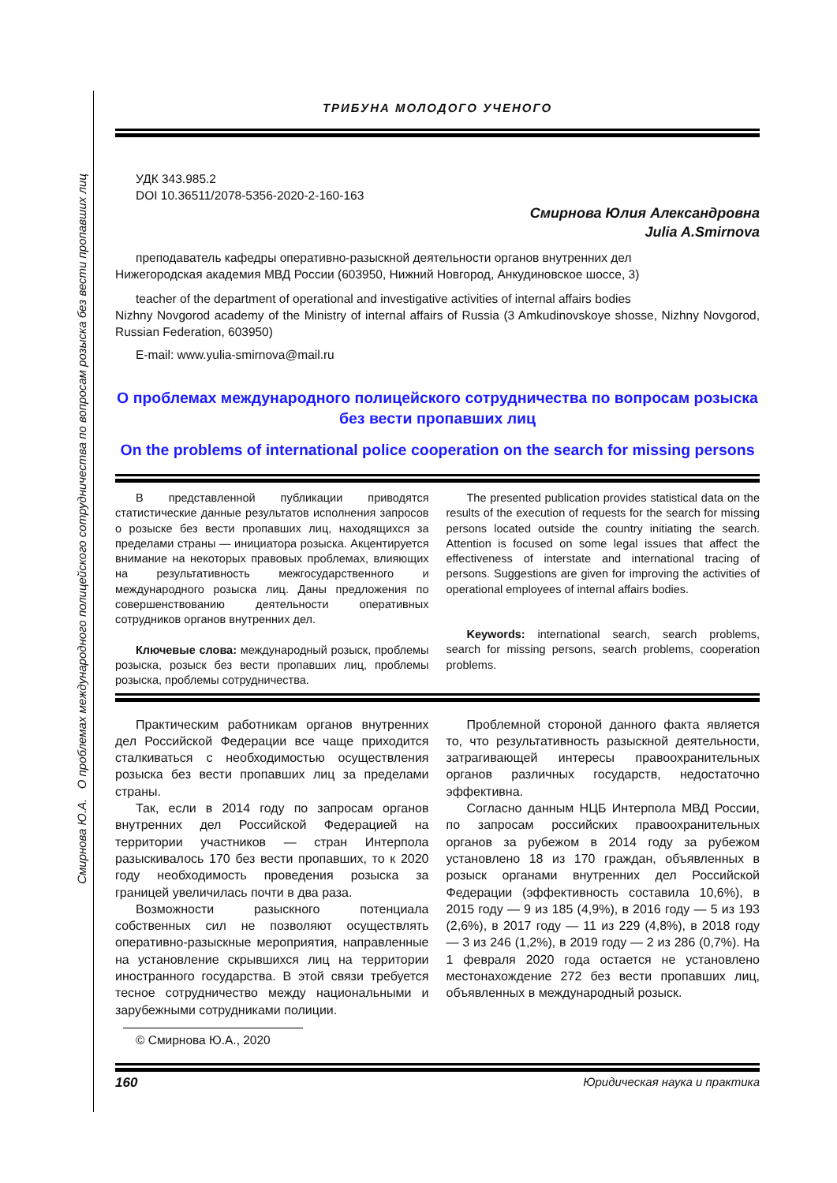Смирнова Ю.А. О проблемах международного полицейского сотрудничества по вопросам розыска без вести пропавших лиц
ТРИБУНА МОЛОДОГО УЧЕНОГО
УДК 343.985.2
DOI 10.36511/2078-5356-2020-2-160-163
Смирнова Юлия Александровна
Julia A.Smirnova
преподаватель кафедры оперативно-разыскной деятельности органов внутренних дел
Нижегородская академия МВД России (603950, Нижний Новгород, Анкудиновское шоссе, 3)
teacher of the department of operational and investigative activities of internal affairs bodies
Nizhny Novgorod academy of the Ministry of internal affairs of Russia (3 Amkudinovskoye shosse, Nizhny Novgorod, Russian Federation, 603950)
E-mail: www.yulia-smirnova@mail.ru
О проблемах международного полицейского сотрудничества по вопросам розыска без вести пропавших лиц
On the problems of international police cooperation on the search for missing persons
В представленной публикации приводятся статистические данные результатов исполнения запросов о розыске без вести пропавших лиц, находящихся за пределами страны — инициатора розыска. Акцентируется внимание на некоторых правовых проблемах, влияющих на результативность межгосударственного и международного розыска лиц. Даны предложения по совершенствованию деятельности оперативных сотрудников органов внутренних дел.
Ключевые слова: международный розыск, проблемы розыска, розыск без вести пропавших лиц, проблемы розыска, проблемы сотрудничества.
The presented publication provides statistical data on the results of the execution of requests for the search for missing persons located outside the country initiating the search. Attention is focused on some legal issues that affect the effectiveness of interstate and international tracing of persons. Suggestions are given for improving the activities of operational employees of internal affairs bodies.
Keywords: international search, search problems, search for missing persons, search problems, cooperation problems.
Практическим работникам органов внутренних дел Российской Федерации все чаще приходится сталкиваться с необходимостью осуществления розыска без вести пропавших лиц за пределами страны.
Так, если в 2014 году по запросам органов внутренних дел Российской Федерацией на территории участников — стран Интерпола разыскивалось 170 без вести пропавших, то к 2020 году необходимость проведения розыска за границей увеличилась почти в два раза.
Возможности разыскного потенциала собственных сил не позволяют осуществлять оперативно-разыскные мероприятия, направленные на установление скрывшихся лиц на территории иностранного государства. В этой связи требуется тесное сотрудничество между национальными и зарубежными сотрудниками полиции.
Проблемной стороной данного факта является то, что результативность разыскной деятельности, затрагивающей интересы правоохранительных органов различных государств, недостаточно эффективна.
Согласно данным НЦБ Интерпола МВД России, по запросам российских правоохранительных органов за рубежом в 2014 году за рубежом установлено 18 из 170 граждан, объявленных в розыск органами внутренних дел Российской Федерации (эффективность составила 10,6%), в 2015 году — 9 из 185 (4,9%), в 2016 году — 5 из 193 (2,6%), в 2017 году — 11 из 229 (4,8%), в 2018 году — 3 из 246 (1,2%), в 2019 году — 2 из 286 (0,7%). На 1 февраля 2020 года остается не установлено местонахождение 272 без вести пропавших лиц, объявленных в международный розыск.
© Смирнова Ю.А., 2020
160 Юридическая наука и практика